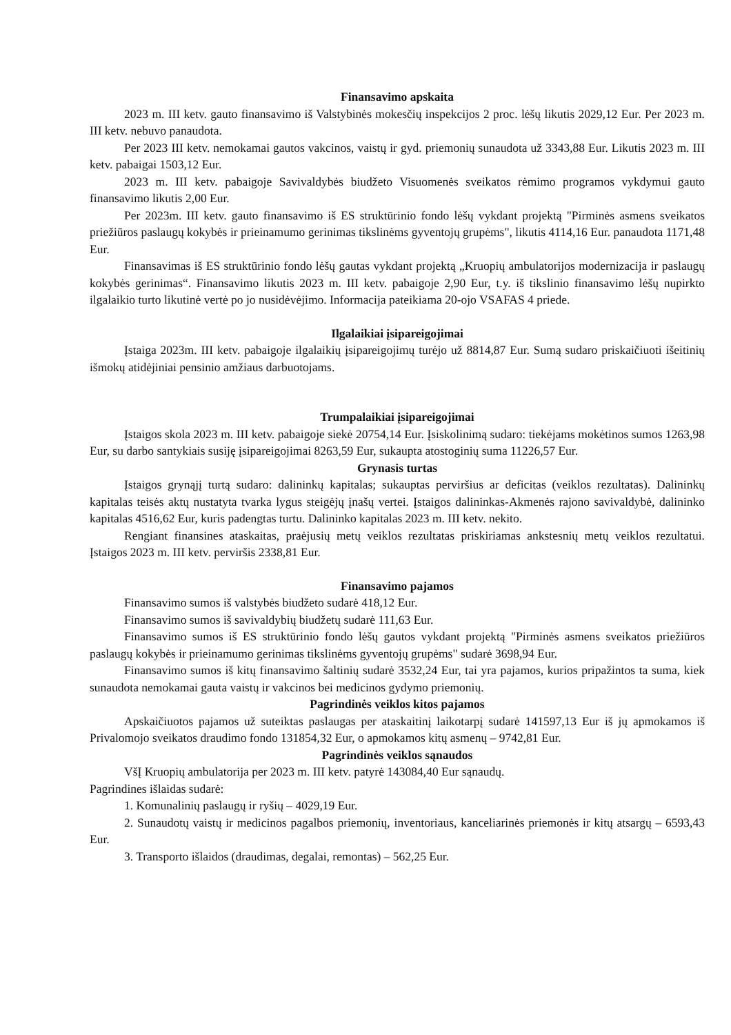Finansavimo apskaita
2023 m. III ketv. gauto finansavimo iš Valstybinės mokesčių inspekcijos 2 proc. lėšų likutis 2029,12 Eur. Per 2023 m. III ketv. nebuvo panaudota.
Per 2023 III ketv. nemokamai gautos vakcinos, vaistų ir gyd. priemonių sunaudota už 3343,88 Eur. Likutis 2023 m. III ketv. pabaigai 1503,12 Eur.
2023 m. III ketv. pabaigoje Savivaldybės biudžeto Visuomenės sveikatos rėmimo programos vykdymui gauto finansavimo likutis 2,00 Eur.
Per 2023m. III ketv. gauto finansavimo iš ES struktūrinio fondo lėšų vykdant projektą "Pirminės asmens sveikatos priežiūros paslaugų kokybės ir prieinamumo gerinimas tikslinėms gyventojų grupėms", likutis 4114,16 Eur. panaudota 1171,48 Eur.
Finansavimas iš ES struktūrinio fondo lėšų gautas vykdant projektą „Kruopių ambulatorijos modernizacija ir paslaugų kokybės gerinimas“. Finansavimo likutis 2023 m. III ketv. pabaigoje 2,90 Eur, t.y. iš tikslinio finansavimo lėšų nupirkto ilgalaikio turto likutinė vertė po jo nusidėvėjimo. Informacija pateikiama 20-ojo VSAFAS 4 priede.
Ilgalaikiai įsipareigojimai
Įstaiga 2023m. III ketv. pabaigoje ilgalaikių įsipareigojimų turėjo už 8814,87 Eur. Sumą sudaro priskaičiuoti išeitinių išmokų atidėjiniai pensinio amžiaus darbuotojams.
Trumpalaikiai įsipareigojimai
Įstaigos skola 2023 m. III ketv. pabaigoje siekė 20754,14 Eur. Įsiskolinimą sudaro: tiekėjams mokėtinos sumos 1263,98 Eur, su darbo santykiais susiję įsipareigojimai 8263,59 Eur, sukaupta atostoginių suma 11226,57 Eur.
Grynasis turtas
Įstaigos grynąjį turtą sudaro: dalininkų kapitalas; sukauptas perviršius ar deficitas (veiklos rezultatas). Dalininkų kapitalas teisės aktų nustatyta tvarka lygus steigėjų įnašų vertei. Įstaigos dalininkas-Akmenės rajono savivaldybė, dalininko kapitalas 4516,62 Eur, kuris padengtas turtu. Dalininko kapitalas 2023 m. III ketv. nekito.
Rengiant finansines ataskaitas, praėjusių metų veiklos rezultatas priskiriamas ankstesnių metų veiklos rezultatui. Įstaigos 2023 m. III ketv. perviršis 2338,81 Eur.
Finansavimo pajamos
Finansavimo sumos iš valstybės biudžeto sudarė 418,12 Eur.
Finansavimo sumos iš savivaldybių biudžetų sudarė 111,63 Eur.
Finansavimo sumos iš ES struktūrinio fondo lėšų gautos vykdant projektą "Pirminės asmens sveikatos priežiūros paslaugų kokybės ir prieinamumo gerinimas tikslinėms gyventojų grupėms" sudarė 3698,94 Eur.
Finansavimo sumos iš kitų finansavimo šaltinių sudarė 3532,24 Eur, tai yra pajamos, kurios pripažintos ta suma, kiek sunaudota nemokamai gauta vaistų ir vakcinos bei medicinos gydymo priemonių.
Pagrindinės veiklos kitos pajamos
Apskaičiuotos pajamos už suteiktas paslaugas per ataskaitinį laikotarpį sudarė 141597,13 Eur iš jų apmokamos iš Privalomojo sveikatos draudimo fondo 131854,32 Eur, o apmokamos kitų asmenų – 9742,81 Eur.
Pagrindinės veiklos sąnaudos
VšĮ Kruopių ambulatorija per 2023 m. III ketv. patyrė 143084,40 Eur sąnaudų.
Pagrindines išlaidas sudarė:
1. Komunalinių paslaugų ir ryšių – 4029,19 Eur.
2. Sunaudotų vaistų ir medicinos pagalbos priemonių, inventoriaus, kanceliarinės priemonės ir kitų atsargų – 6593,43 Eur.
3. Transporto išlaidos (draudimas, degalai, remontas) – 562,25 Eur.